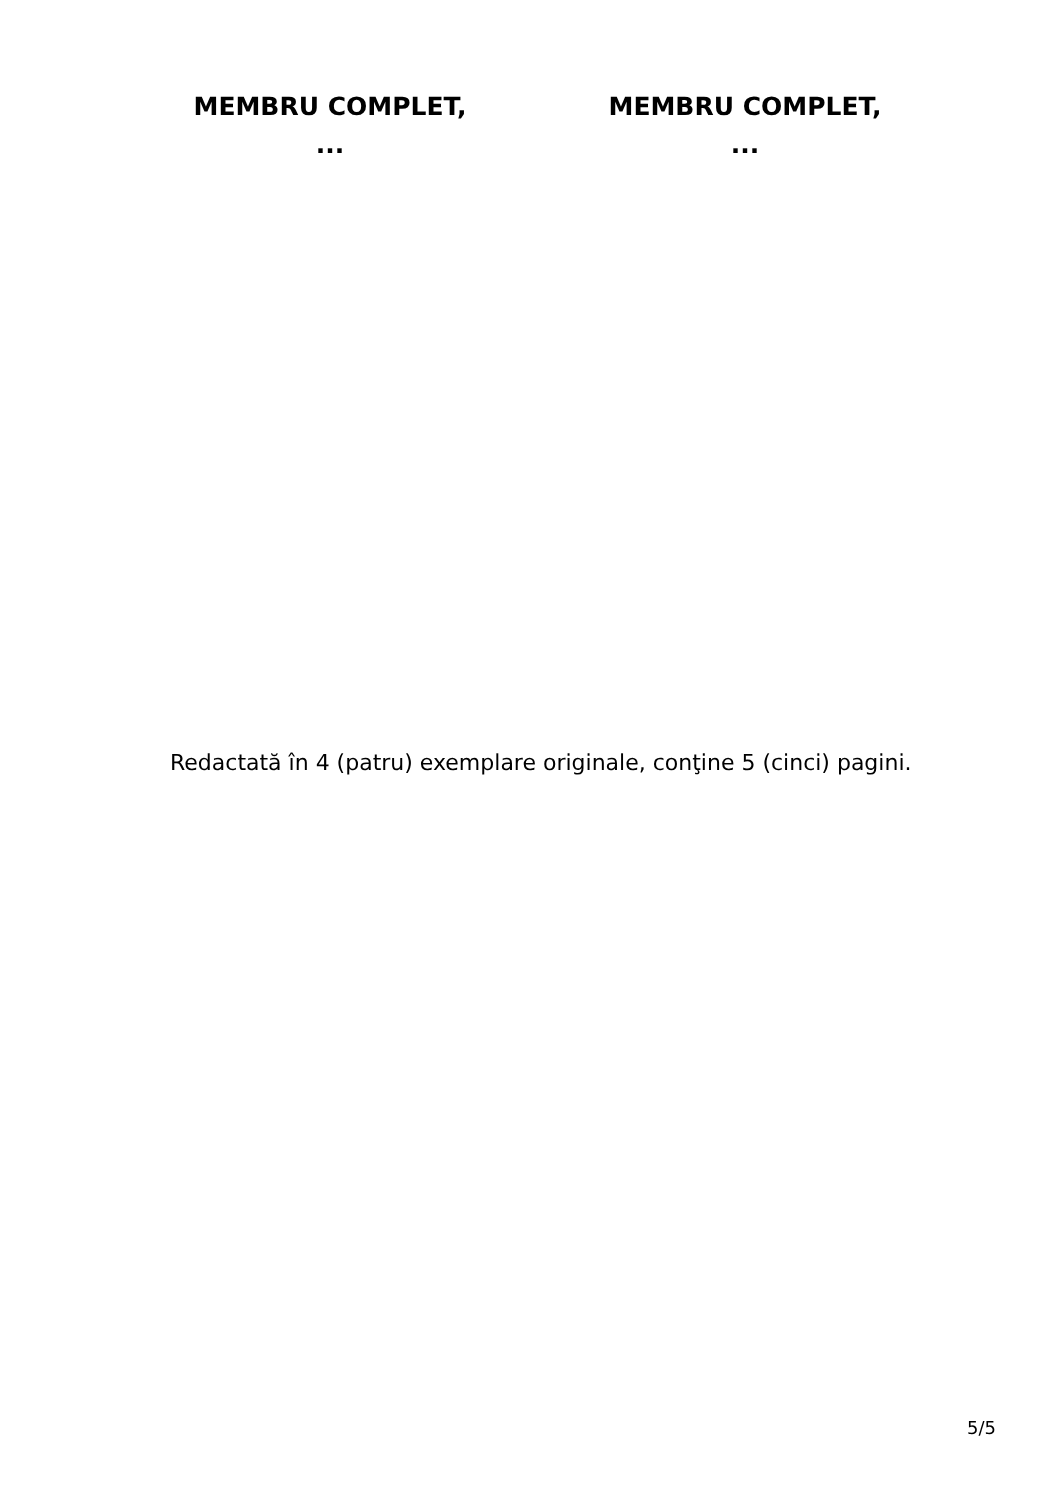MEMBRU COMPLET,
...
MEMBRU COMPLET,
...
Redactată în 4 (patru) exemplare originale, conţine 5 (cinci) pagini.
5/5